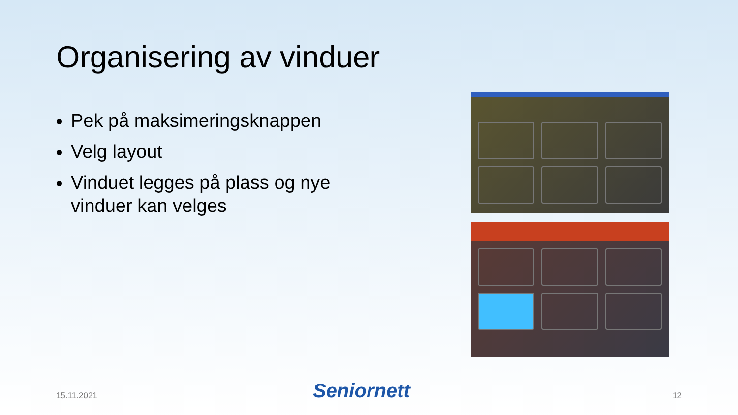Organisering av vinduer
Pek på maksimeringsknappen
Velg layout
Vinduet legges på plass og nye vinduer kan velges
15.11.2021 Seniornett 12